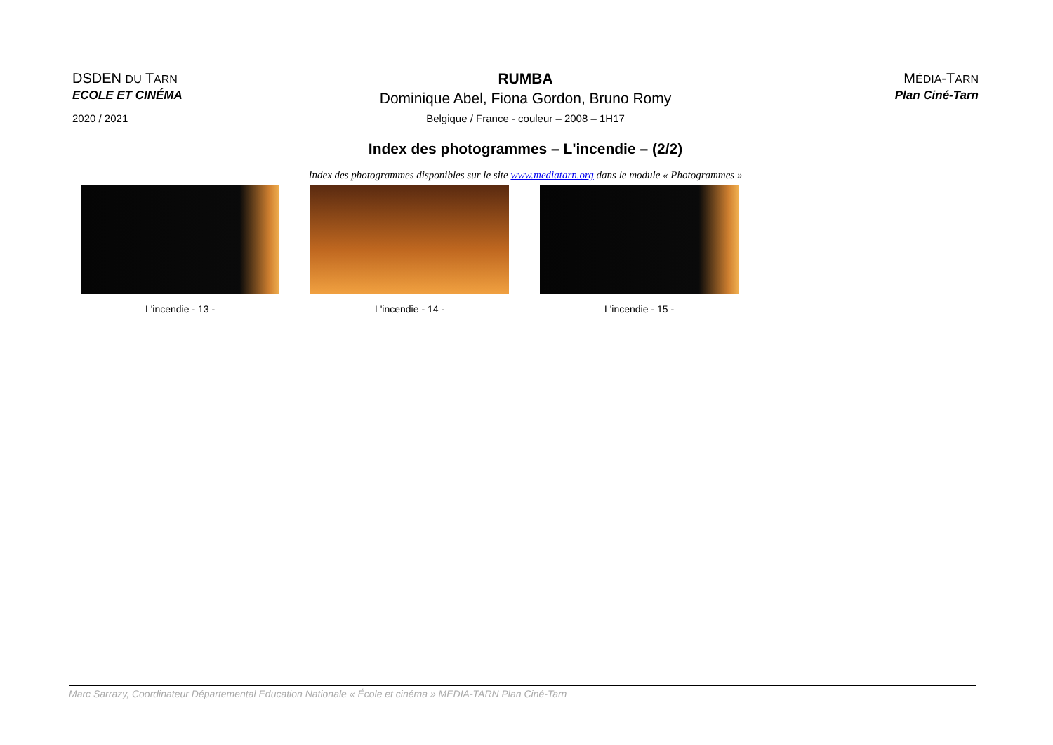DSDEN DU TARN
ECOLE ET CINÉMA
2020 / 2021
RUMBA
Dominique Abel, Fiona Gordon, Bruno Romy
Belgique / France - couleur – 2008 – 1H17
MÉDIA-TARN
Plan Ciné-Tarn
Index des photogrammes – L'incendie – (2/2)
Index des photogrammes disponibles sur le site www.mediatarn.org dans le module « Photogrammes »
L'incendie - 13 - L'incendie - 14 - L'incendie - 15 -
Marc Sarrazy, Coordinateur Départemental Education Nationale « École et cinéma » MEDIA-TARN Plan Ciné-Tarn